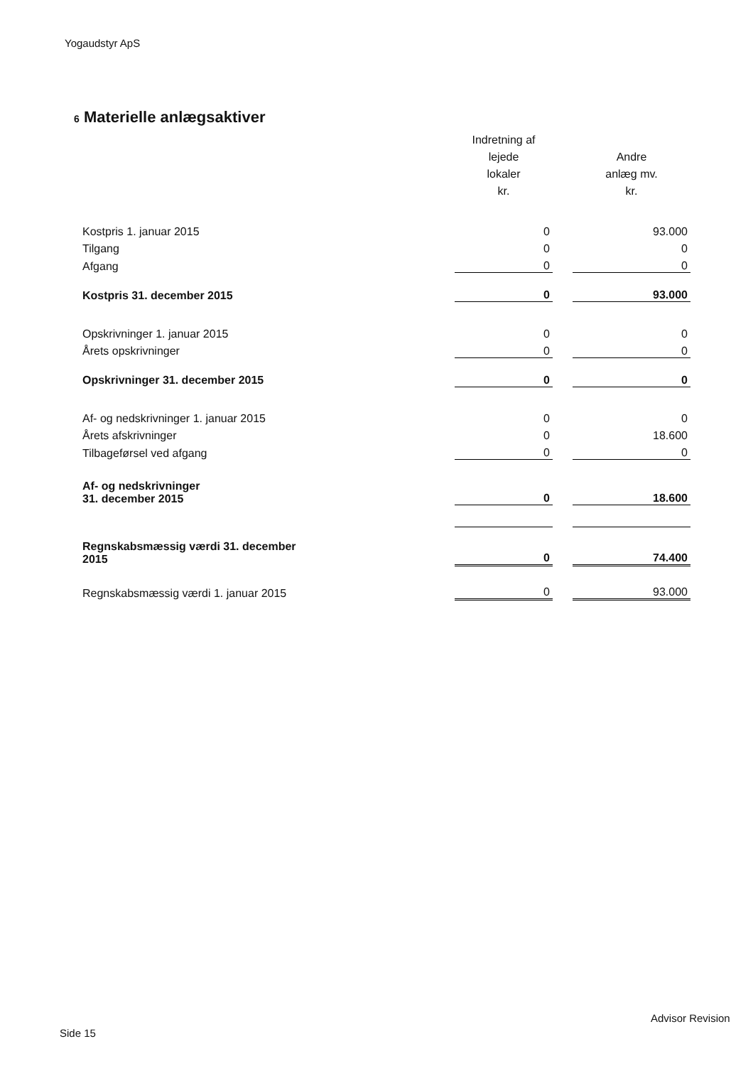Yogaudstyr ApS
6 Materielle anlægsaktiver
| | Indretning af lejede lokaler kr. | | Andre anlæg mv. kr. |
| --- | --- | --- | --- |
| Kostpris 1. januar 2015 | 0 | | 93.000 |
| Tilgang | 0 | | 0 |
| Afgang | 0 | | 0 |
| Kostpris 31. december 2015 | 0 | | 93.000 |
| Opskrivninger 1. januar 2015 | 0 | | 0 |
| Årets opskrivninger | 0 | | 0 |
| Opskrivninger 31. december 2015 | 0 | | 0 |
| Af- og nedskrivninger 1. januar 2015 | 0 | | 0 |
| Årets afskrivninger | 0 | | 18.600 |
| Tilbageførsel ved afgang | 0 | | 0 |
| Af- og nedskrivninger 31. december 2015 | 0 | | 18.600 |
| Regnskabsmæssig værdi 31. december 2015 | 0 | | 74.400 |
| Regnskabsmæssig værdi 1. januar 2015 | 0 | | 93.000 |
Advisor Revision
Side 15